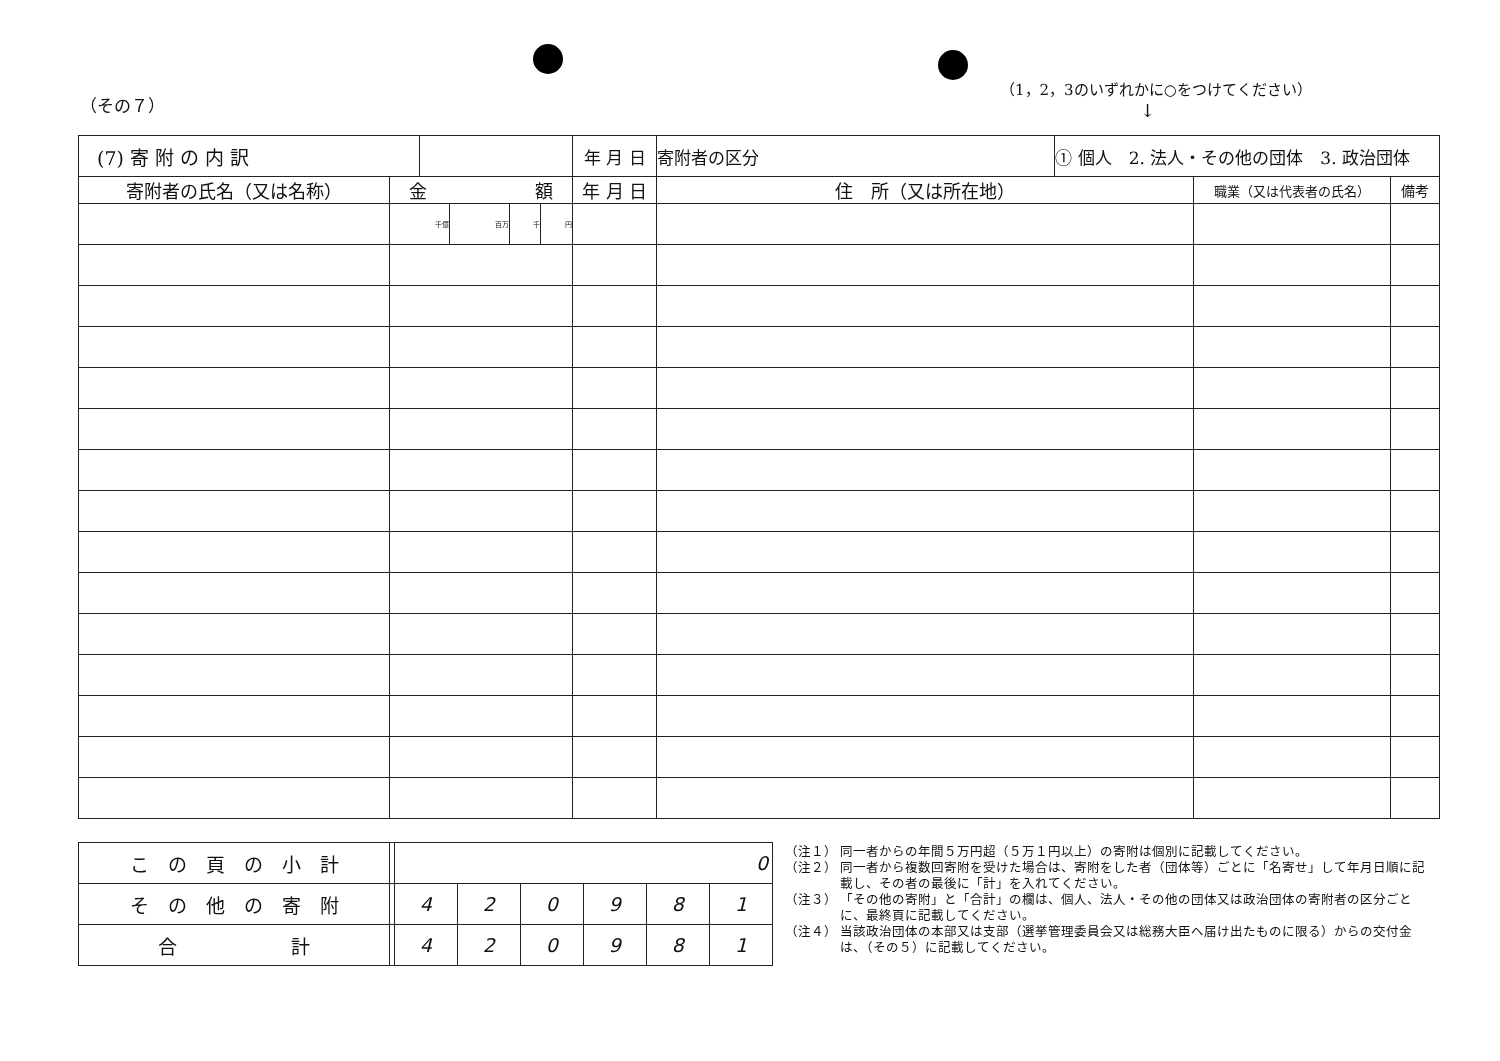（その７）
（1，2，3のいずれかに○をつけてください）
↓
| (7) 寄 附 の 内 訳 | | | | | | 年 月 日 | 寄附者の区分 | ① 個人 2. 法人・その他の団体 3. 政治団体 | | |
| 寄附者の氏名（又は名称） | 金 額 | | | | | 年 月 日 | 住 所（又は所在地） | | 職業（又は代表者の氏名） | 備考 |
| | 千億 | | 百万 | 千 | 円 | | | | | |
| こ の 頁 の 小 計 | | 0 | | | | | |
| そ の 他 の 寄 附 | | 4 | 2 | 0 | 9 | 8 | 1 |
| 合 計 | | 4 | 2 | 0 | 9 | 8 | 1 |
（注１） 同一者からの年間５万円超（５万１円以上）の寄附は個別に記載してください。
（注２） 同一者から複数回寄附を受けた場合は、寄附をした者（団体等）ごとに「名寄せ」して年月日順に記載し、その者の最後に「計」を入れてください。
（注３） 「その他の寄附」と「合計」の欄は、個人、法人・その他の団体又は政治団体の寄附者の区分ごとに、最終頁に記載してください。
（注４） 当該政治団体の本部又は支部（選挙管理委員会又は総務大臣へ届け出たものに限る）からの交付金は、（その５）に記載してください。